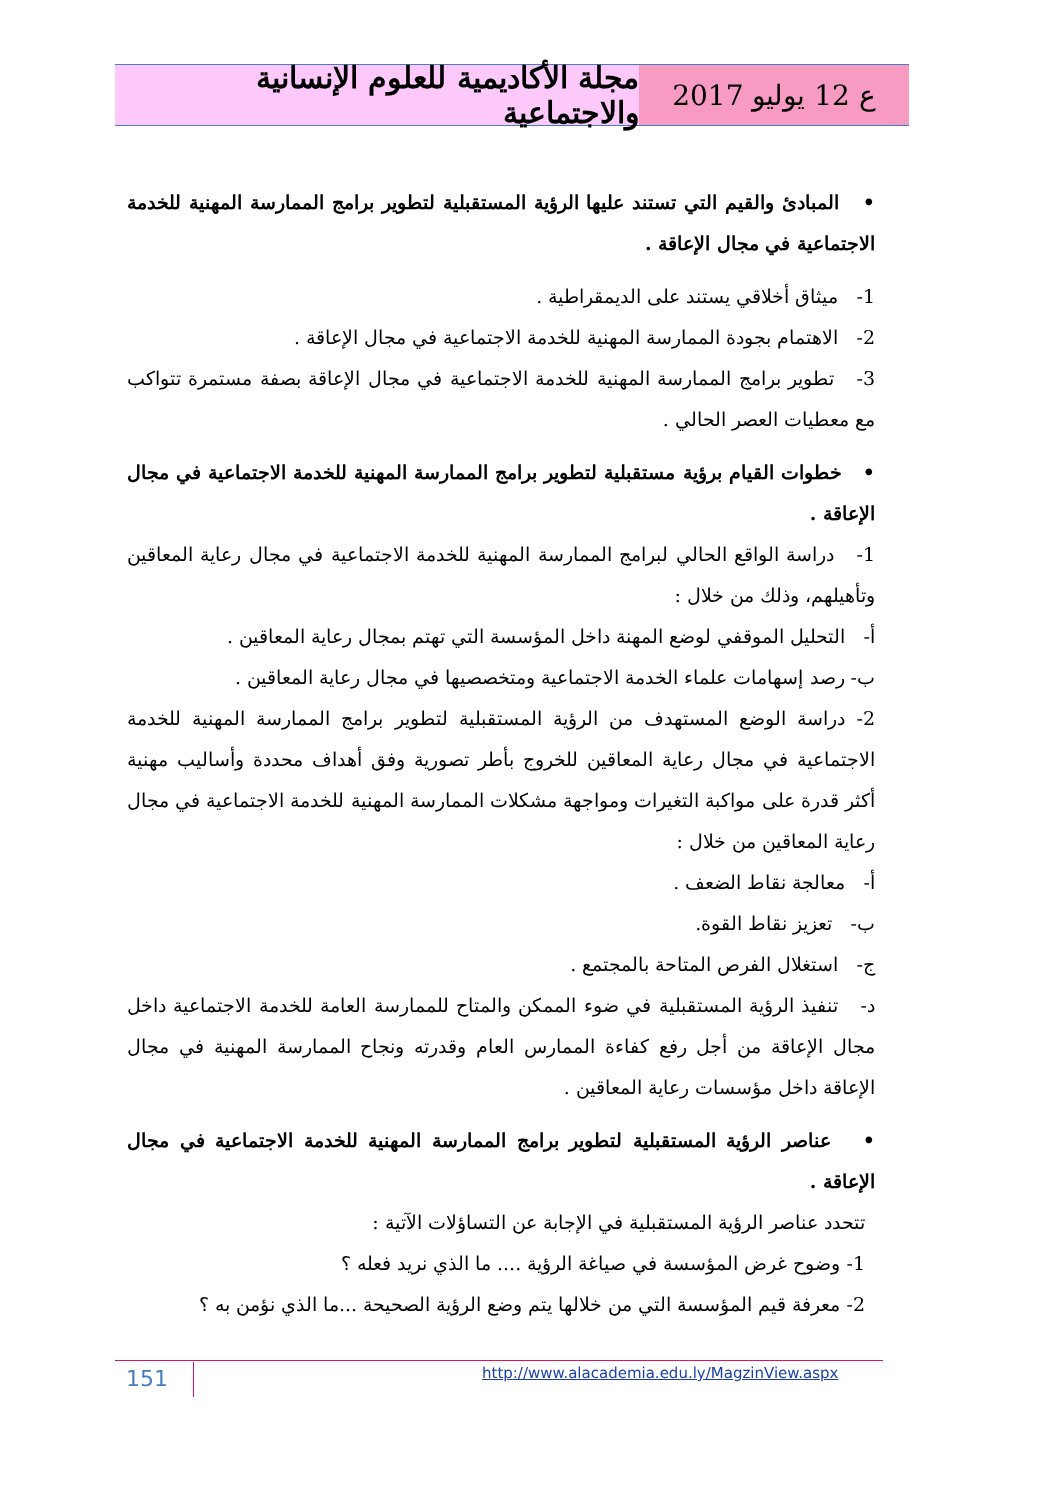مجلة الأكاديمية للعلوم الإنسانية والاجتماعية
ع 12 يوليو 2017
• المبادئ والقيم التي تستند عليها الرؤية المستقبلية لتطوير برامج الممارسة المهنية للخدمة الاجتماعية في مجال الإعاقة .
1- ميثاق أخلاقي يستند على الديمقراطية .
2- الاهتمام بجودة الممارسة المهنية للخدمة الاجتماعية في مجال الإعاقة .
3- تطوير برامج الممارسة المهنية للخدمة الاجتماعية في مجال الإعاقة بصفة مستمرة تتواكب مع معطيات العصر الحالي .
• خطوات القيام برؤية مستقبلية لتطوير برامج الممارسة المهنية للخدمة الاجتماعية في مجال الإعاقة .
1- دراسة الواقع الحالي لبرامج الممارسة المهنية للخدمة الاجتماعية في مجال رعاية المعاقين وتأهيلهم، وذلك من خلال :
أ- التحليل الموقفي لوضع المهنة داخل المؤسسة التي تهتم بمجال رعاية المعاقين .
ب- رصد إسهامات علماء الخدمة الاجتماعية ومتخصصيها في مجال رعاية المعاقين .
2- دراسة الوضع المستهدف من الرؤية المستقبلية لتطوير برامج الممارسة المهنية للخدمة الاجتماعية في مجال رعاية المعاقين للخروج بأطر تصورية وفق أهداف محددة وأساليب مهنية أكثر قدرة على مواكبة التغيرات ومواجهة مشكلات الممارسة المهنية للخدمة الاجتماعية في مجال رعاية المعاقين من خلال :
أ- معالجة نقاط الضعف .
ب- تعزيز نقاط القوة.
ج- استغلال الفرص المتاحة بالمجتمع .
د- تنفيذ الرؤية المستقبلية في ضوء الممكن والمتاح للممارسة العامة للخدمة الاجتماعية داخل مجال الإعاقة من أجل رفع كفاءة الممارس العام وقدرته ونجاح الممارسة المهنية في مجال الإعاقة داخل مؤسسات رعاية المعاقين .
• عناصر الرؤية المستقبلية لتطوير برامج الممارسة المهنية للخدمة الاجتماعية في مجال الإعاقة .
تتحدد عناصر الرؤية المستقبلية في الإجابة عن التساؤلات الآتية :
1- وضوح غرض المؤسسة في صياغة الرؤية .... ما الذي نريد فعله ؟
2- معرفة قيم المؤسسة التي من خلالها يتم وضع الرؤية الصحيحة ...ما الذي نؤمن به ؟
151
http://www.alacademia.edu.ly/MagzinView.aspx